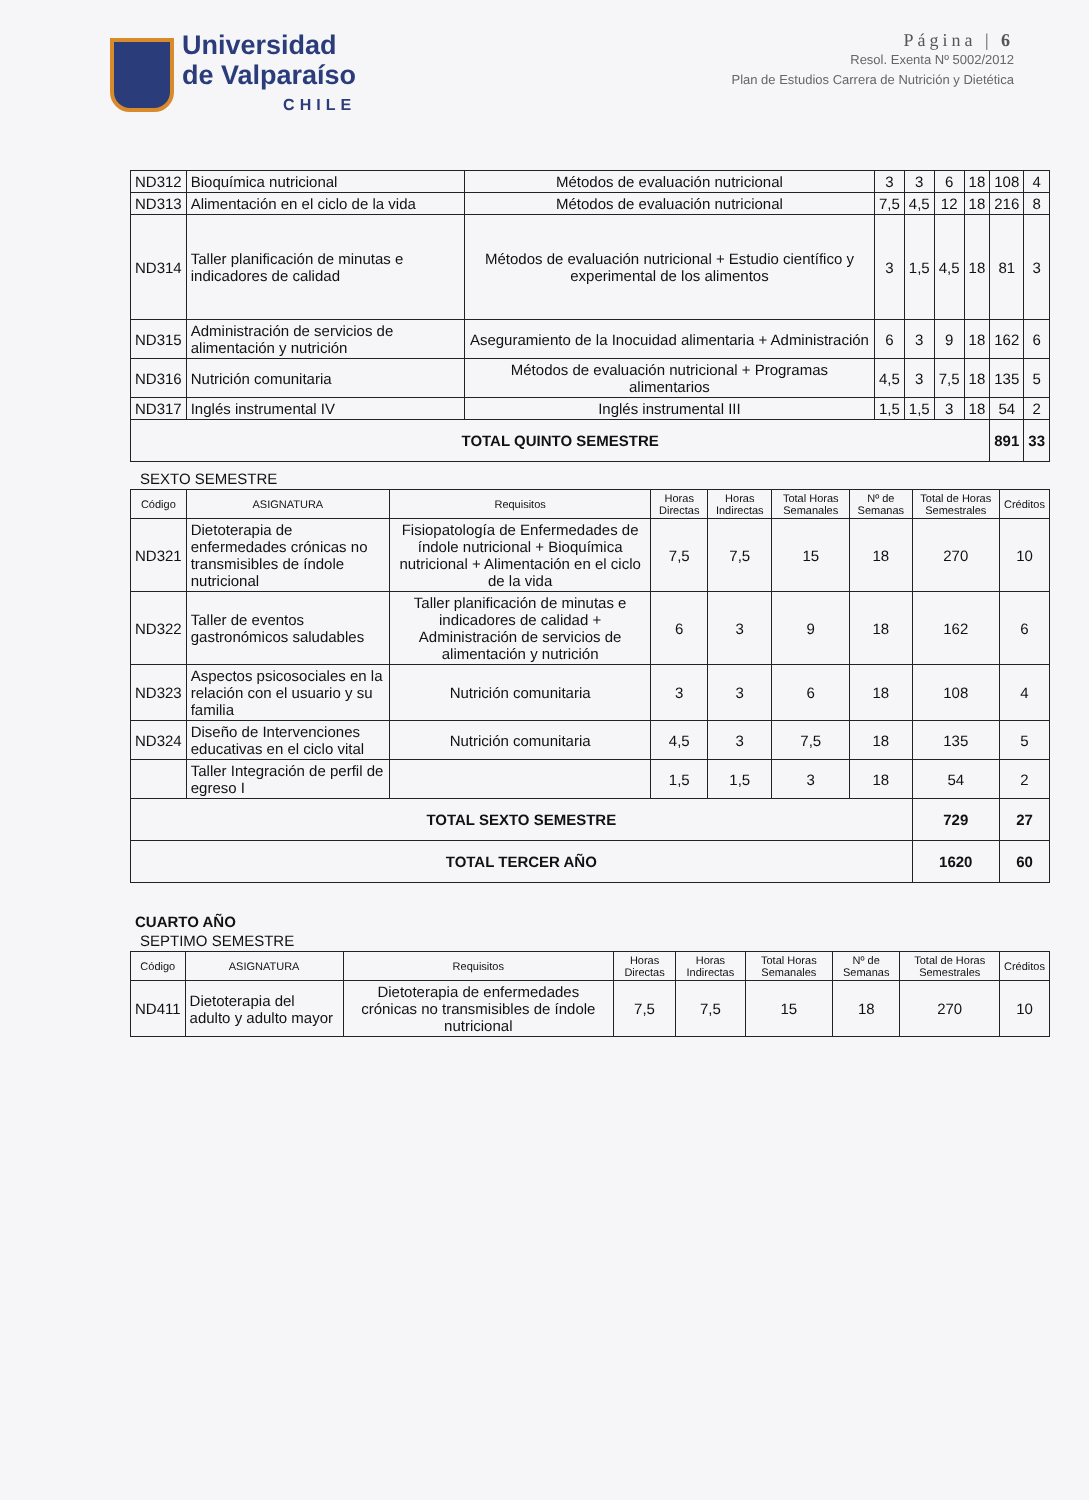Universidad
de Valparaíso
CHILE
Página | 6
Resol. Exenta Nº 5002/2012
Plan de Estudios Carrera de Nutrición y Dietética
| ND312 | Bioquímica nutricional | Métodos de evaluación nutricional | 3 | 3 | 6 | 18 | 108 | 4 |
| ND313 | Alimentación en el ciclo de la vida | Métodos de evaluación nutricional | 7,5 | 4,5 | 12 | 18 | 216 | 8 |
| ND314 | Taller planificación de minutas e indicadores de calidad | Métodos de evaluación nutricional + Estudio científico y experimental de los alimentos | 3 | 1,5 | 4,5 | 18 | 81 | 3 |
| ND315 | Administración de servicios de alimentación y nutrición | Aseguramiento de la Inocuidad alimentaria + Administración | 6 | 3 | 9 | 18 | 162 | 6 |
| ND316 | Nutrición comunitaria | Métodos de evaluación nutricional + Programas alimentarios | 4,5 | 3 | 7,5 | 18 | 135 | 5 |
| ND317 | Inglés instrumental IV | Inglés instrumental III | 1,5 | 1,5 | 3 | 18 | 54 | 2 |
| TOTAL QUINTO SEMESTRE | | | | | | | 891 | 33 |
SEXTO SEMESTRE
| Código | ASIGNATURA | Requisitos | Horas Directas | Horas Indirectas | Total Horas Semanales | Nº de Semanas | Total de Horas Semestrales | Créditos |
| --- | --- | --- | --- | --- | --- | --- | --- | --- |
| ND321 | Dietoterapia de enfermedades crónicas no transmisibles de índole nutricional | Fisiopatología de Enfermedades de índole nutricional + Bioquímica nutricional + Alimentación en el ciclo de la vida | 7,5 | 7,5 | 15 | 18 | 270 | 10 |
| ND322 | Taller de eventos gastronómicos saludables | Taller planificación de minutas e indicadores de calidad + Administración de servicios de alimentación y nutrición | 6 | 3 | 9 | 18 | 162 | 6 |
| ND323 | Aspectos psicosociales en la relación con el usuario y su familia | Nutrición comunitaria | 3 | 3 | 6 | 18 | 108 | 4 |
| ND324 | Diseño de Intervenciones educativas en el ciclo vital | Nutrición comunitaria | 4,5 | 3 | 7,5 | 18 | 135 | 5 |
| | Taller Integración de perfil de egreso I | | 1,5 | 1,5 | 3 | 18 | 54 | 2 |
| TOTAL SEXTO SEMESTRE | | | | | | | 729 | 27 |
| TOTAL TERCER AÑO | | | | | | | 1620 | 60 |
CUARTO AÑO
SEPTIMO SEMESTRE
| Código | ASIGNATURA | Requisitos | Horas Directas | Horas Indirectas | Total Horas Semanales | Nº de Semanas | Total de Horas Semestrales | Créditos |
| --- | --- | --- | --- | --- | --- | --- | --- | --- |
| ND411 | Dietoterapia del adulto y adulto mayor | Dietoterapia de enfermedades crónicas no transmisibles de índole nutricional | 7,5 | 7,5 | 15 | 18 | 270 | 10 |